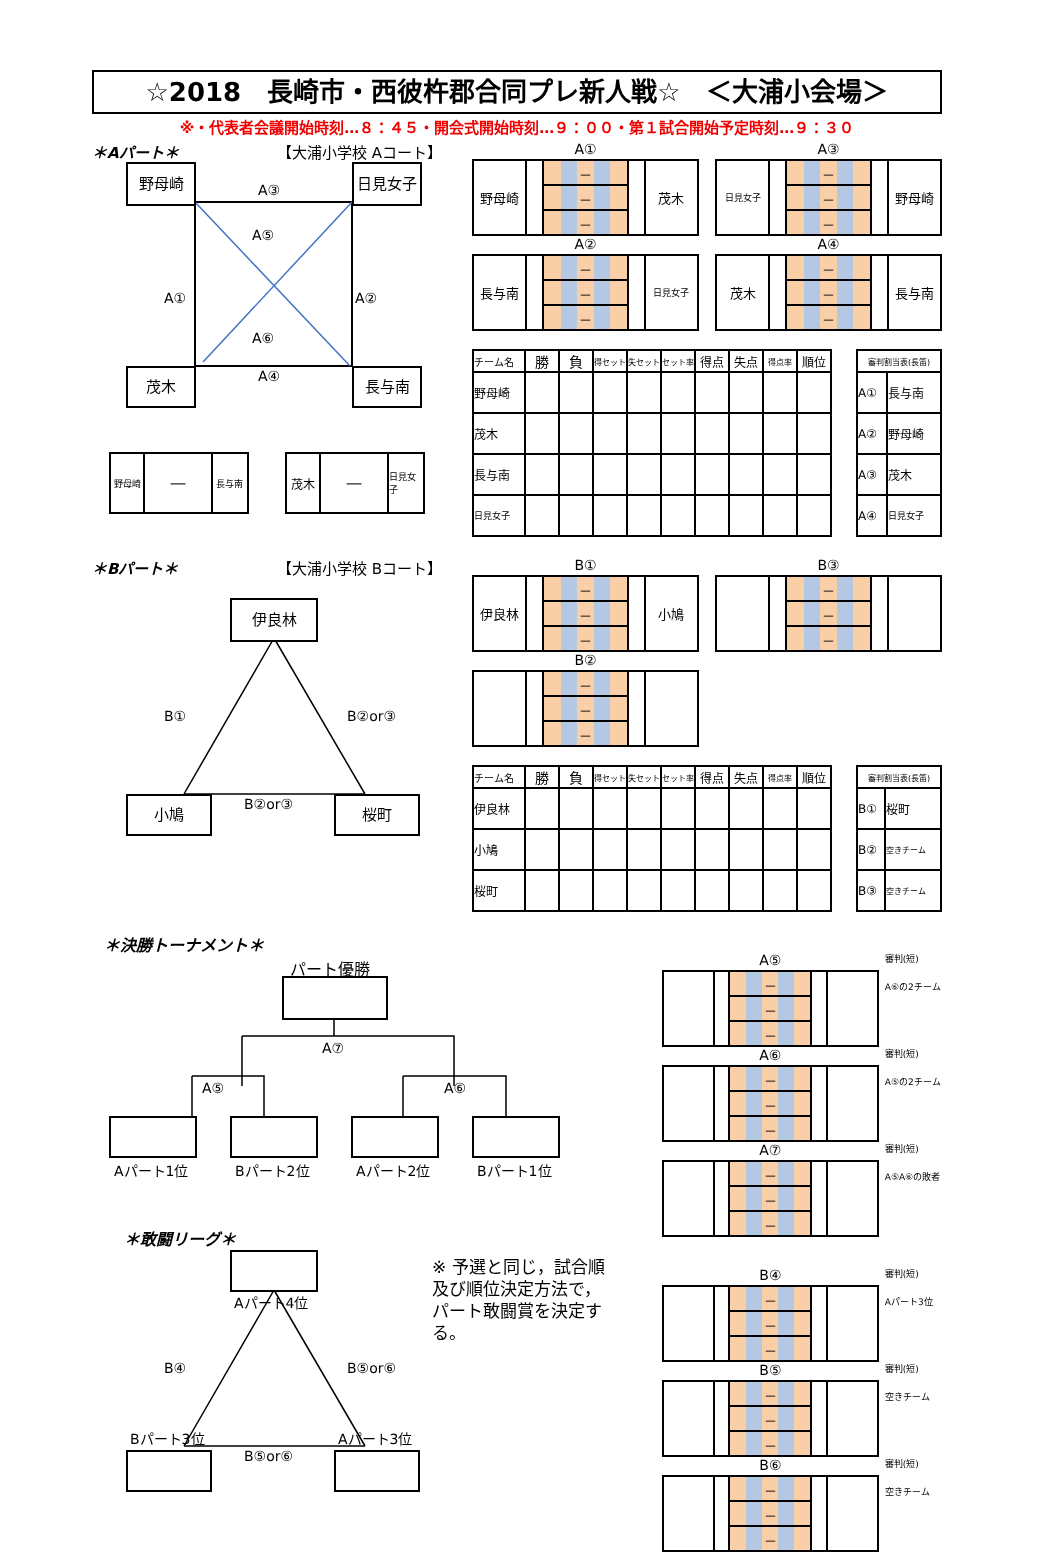☆2018　長崎市・西彼杵郡合同プレ新人戦☆　＜大浦小会場＞
※・代表者会議開始時刻…８：４５・開会式開始時刻…９：００・第１試合開始予定時刻…９：３０
＊Aパート＊ 【大浦小学校 Aコート】
野母崎 日見女子
A③
A⑤
A① A②
A⑥
A④
茂木 長与南
野母崎
―
長与南
茂木
―
日見女子
A①
| 野母崎 | | － | | 茂木 |
| | | － | | |
| | | － | | |
A③
| 日見女子 | | － | | 野母崎 |
| | | － | | |
| | | － | | |
A②
| 長与南 | | － | | 日見女子 |
| | | － | | |
| | | － | | |
A④
| 茂木 | | － | | 長与南 |
| | | － | | |
| | | － | | |
| チーム名 | 勝 | 負 | 得セット | 失セット | セット率 | 得点 | 失点 | 得点率 | 順位 |
| --- | --- | --- | --- | --- | --- | --- | --- | --- | --- |
| 野母崎 | | | | | | | | | |
| 茂木 | | | | | | | | | |
| 長与南 | | | | | | | | | |
| 日見女子 | | | | | | | | | |
| 審判割当表(長笛) | |
| --- | --- |
| A① | 長与南 |
| A② | 野母崎 |
| A③ | 茂木 |
| A④ | 日見女子 |
＊Bパート＊ 【大浦小学校 Bコート】
伊良林
B① B②or③
B②or③
小鳩 桜町
B①
| 伊良林 | | － | | 小鳩 |
| | | － | | |
| | | － | | |
B③
| | | － | | |
| | | － | | |
| | | － | | |
B②
| | | － | | |
| | | － | | |
| | | － | | |
| チーム名 | 勝 | 負 | 得セット | 失セット | セット率 | 得点 | 失点 | 得点率 | 順位 |
| --- | --- | --- | --- | --- | --- | --- | --- | --- | --- |
| 伊良林 | | | | | | | | | |
| 小鳩 | | | | | | | | | |
| 桜町 | | | | | | | | | |
| 審判割当表(長笛) | |
| --- | --- |
| B① | 桜町 |
| B② | 空きチーム |
| B③ | 空きチーム |
＊決勝トーナメント＊
パート優勝
A⑦
A⑤ A⑥
Aパート1位 Bパート2位 Aパート2位 Bパート1位
＊敢闘リーグ＊
Aパート4位
B④ B⑤or⑥
Bパート3位 Aパート3位
B⑤or⑥
※ 予選と同じ，試合順及び順位決定方法で，パート敢闘賞を決定する。
A⑤
| | | － | | |
| | | － | | |
| | | － | | |
審判(短)
A⑥の2チーム
A⑥
| | | － | | |
| | | － | | |
| | | － | | |
審判(短)
A⑤の2チーム
A⑦
| | | － | | |
| | | － | | |
| | | － | | |
審判(短)
A⑤A⑥の敗者
B④
| | | － | | |
| | | － | | |
| | | － | | |
審判(短)
Aパート3位
B⑤
| | | － | | |
| | | － | | |
| | | － | | |
審判(短)
空きチーム
B⑥
| | | － | | |
| | | － | | |
| | | － | | |
審判(短)
空きチーム